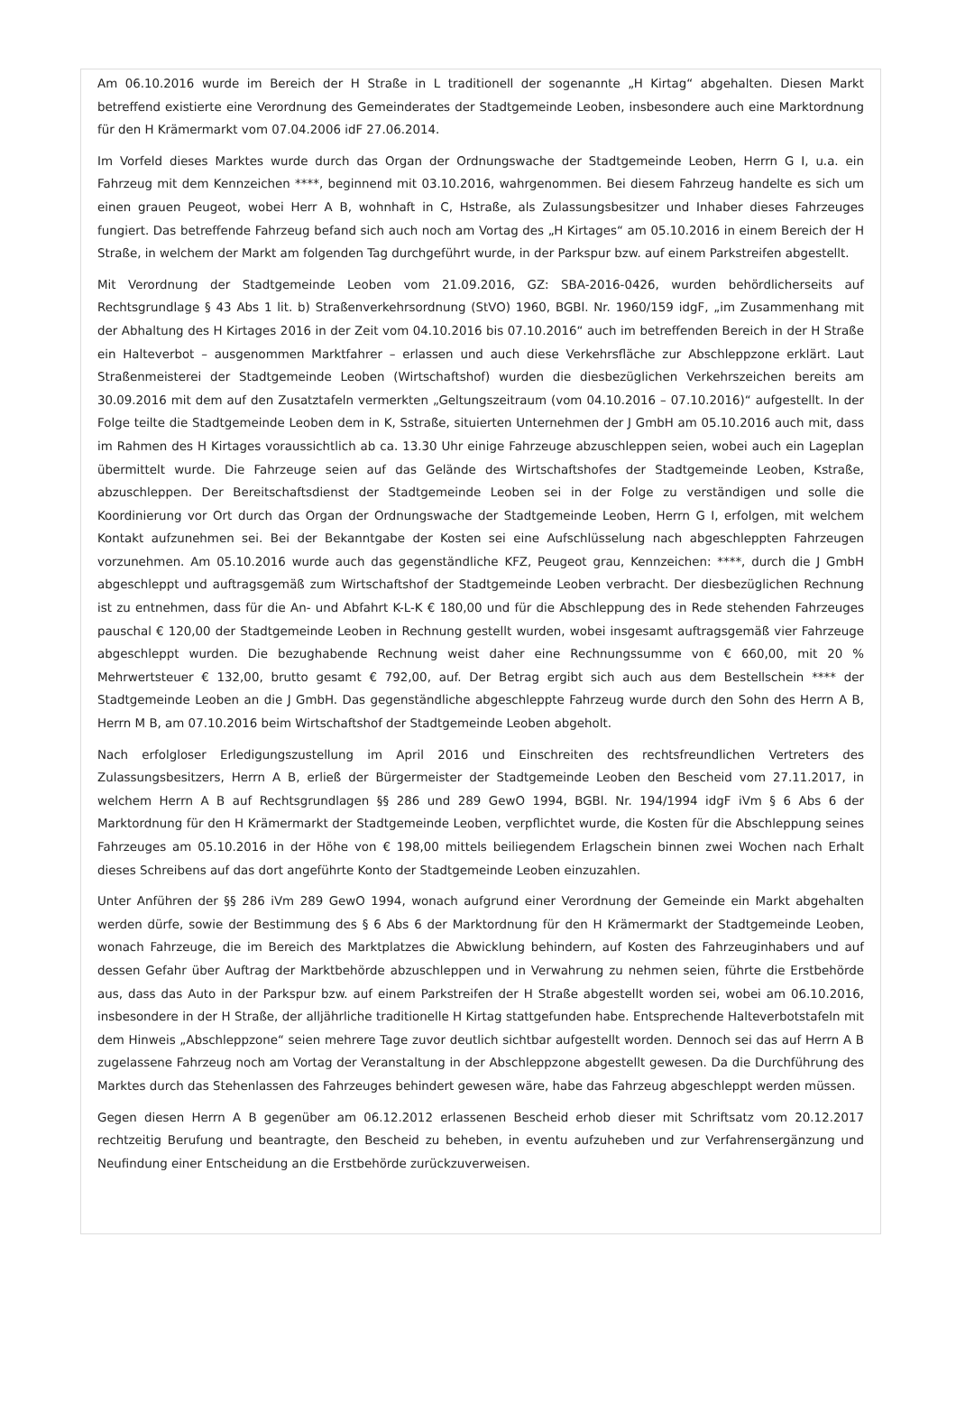Am 06.10.2016 wurde im Bereich der H Straße in L traditionell der sogenannte „H Kirtag“ abgehalten. Diesen Markt betreffend existierte eine Verordnung des Gemeinderates der Stadtgemeinde Leoben, insbesondere auch eine Marktordnung für den H Krämermarkt vom 07.04.2006 idF 27.06.2014.
Im Vorfeld dieses Marktes wurde durch das Organ der Ordnungswache der Stadtgemeinde Leoben, Herrn G I, u.a. ein Fahrzeug mit dem Kennzeichen ****, beginnend mit 03.10.2016, wahrgenommen. Bei diesem Fahrzeug handelte es sich um einen grauen Peugeot, wobei Herr A B, wohnhaft in C, Hstraße, als Zulassungsbesitzer und Inhaber dieses Fahrzeuges fungiert. Das betreffende Fahrzeug befand sich auch noch am Vortag des „H Kirtages“ am 05.10.2016 in einem Bereich der H Straße, in welchem der Markt am folgenden Tag durchgeführt wurde, in der Parkspur bzw. auf einem Parkstreifen abgestellt.
Mit Verordnung der Stadtgemeinde Leoben vom 21.09.2016, GZ: SBA-2016-0426, wurden behördlicherseits auf Rechtsgrundlage § 43 Abs 1 lit. b) Straßenverkehrsordnung (StVO) 1960, BGBl. Nr. 1960/159 idgF, „im Zusammenhang mit der Abhaltung des H Kirtages 2016 in der Zeit vom 04.10.2016 bis 07.10.2016“ auch im betreffenden Bereich in der H Straße ein Halteverbot – ausgenommen Marktfahrer – erlassen und auch diese Verkehrsfläche zur Abschleppzone erklärt. Laut Straßenmeisterei der Stadtgemeinde Leoben (Wirtschaftshof) wurden die diesbezüglichen Verkehrszeichen bereits am 30.09.2016 mit dem auf den Zusatztafeln vermerkten „Geltungszeitraum (vom 04.10.2016 – 07.10.2016)“ aufgestellt. In der Folge teilte die Stadtgemeinde Leoben dem in K, Sstraße, situierten Unternehmen der J GmbH am 05.10.2016 auch mit, dass im Rahmen des H Kirtages voraussichtlich ab ca. 13.30 Uhr einige Fahrzeuge abzuschleppen seien, wobei auch ein Lageplan übermittelt wurde. Die Fahrzeuge seien auf das Gelände des Wirtschaftshofes der Stadtgemeinde Leoben, Kstraße, abzuschleppen. Der Bereitschaftsdienst der Stadtgemeinde Leoben sei in der Folge zu verständigen und solle die Koordinierung vor Ort durch das Organ der Ordnungswache der Stadtgemeinde Leoben, Herrn G I, erfolgen, mit welchem Kontakt aufzunehmen sei. Bei der Bekanntgabe der Kosten sei eine Aufschlüsselung nach abgeschleppten Fahrzeugen vorzunehmen. Am 05.10.2016 wurde auch das gegenständliche KFZ, Peugeot grau, Kennzeichen: ****, durch die J GmbH abgeschleppt und auftragsgemäß zum Wirtschaftshof der Stadtgemeinde Leoben verbracht. Der diesbezüglichen Rechnung ist zu entnehmen, dass für die An- und Abfahrt K-L-K € 180,00 und für die Abschleppung des in Rede stehenden Fahrzeuges pauschal € 120,00 der Stadtgemeinde Leoben in Rechnung gestellt wurden, wobei insgesamt auftragsgemäß vier Fahrzeuge abgeschleppt wurden. Die bezughabende Rechnung weist daher eine Rechnungssumme von € 660,00, mit 20 % Mehrwertsteuer € 132,00, brutto gesamt € 792,00, auf. Der Betrag ergibt sich auch aus dem Bestellschein **** der Stadtgemeinde Leoben an die J GmbH. Das gegenständliche abgeschleppte Fahrzeug wurde durch den Sohn des Herrn A B, Herrn M B, am 07.10.2016 beim Wirtschaftshof der Stadtgemeinde Leoben abgeholt.
Nach erfolgloser Erledigungszustellung im April 2016 und Einschreiten des rechtsfreundlichen Vertreters des Zulassungsbesitzers, Herrn A B, erließ der Bürgermeister der Stadtgemeinde Leoben den Bescheid vom 27.11.2017, in welchem Herrn A B auf Rechtsgrundlagen §§ 286 und 289 GewO 1994, BGBl. Nr. 194/1994 idgF iVm § 6 Abs 6 der Marktordnung für den H Krämermarkt der Stadtgemeinde Leoben, verpflichtet wurde, die Kosten für die Abschleppung seines Fahrzeuges am 05.10.2016 in der Höhe von € 198,00 mittels beiliegendem Erlagschein binnen zwei Wochen nach Erhalt dieses Schreibens auf das dort angeführte Konto der Stadtgemeinde Leoben einzuzahlen.
Unter Anführen der §§ 286 iVm 289 GewO 1994, wonach aufgrund einer Verordnung der Gemeinde ein Markt abgehalten werden dürfe, sowie der Bestimmung des § 6 Abs 6 der Marktordnung für den H Krämermarkt der Stadtgemeinde Leoben, wonach Fahrzeuge, die im Bereich des Marktplatzes die Abwicklung behindern, auf Kosten des Fahrzeuginhabers und auf dessen Gefahr über Auftrag der Marktbehörde abzuschleppen und in Verwahrung zu nehmen seien, führte die Erstbehörde aus, dass das Auto in der Parkspur bzw. auf einem Parkstreifen der H Straße abgestellt worden sei, wobei am 06.10.2016, insbesondere in der H Straße, der alljährliche traditionelle H Kirtag stattgefunden habe. Entsprechende Halteverbotstafeln mit dem Hinweis „Abschleppzone“ seien mehrere Tage zuvor deutlich sichtbar aufgestellt worden. Dennoch sei das auf Herrn A B zugelassene Fahrzeug noch am Vortag der Veranstaltung in der Abschleppzone abgestellt gewesen. Da die Durchführung des Marktes durch das Stehenlassen des Fahrzeuges behindert gewesen wäre, habe das Fahrzeug abgeschleppt werden müssen.
Gegen diesen Herrn A B gegenüber am 06.12.2012 erlassenen Bescheid erhob dieser mit Schriftsatz vom 20.12.2017 rechtzeitig Berufung und beantragte, den Bescheid zu beheben, in eventu aufzuheben und zur Verfahrensergänzung und Neufindung einer Entscheidung an die Erstbehörde zurückzuverweisen.